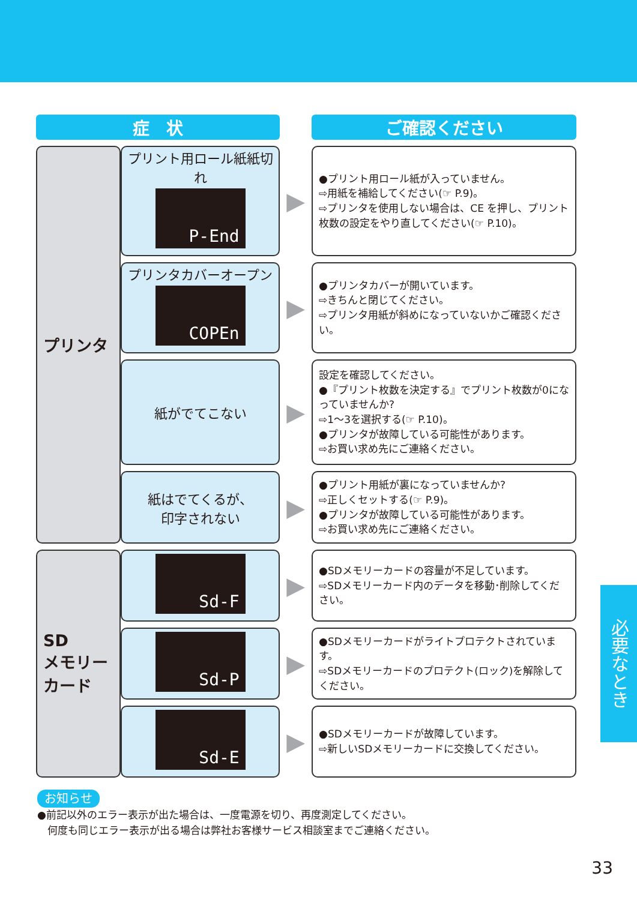| 症 状 | | | ご確認ください |
| プリンタ | プリント用ロール紙紙切れ P-End | ▶ | ●プリント用ロール紙が入っていません。 ⇨用紙を補給してください(☞ P.9)。 ⇨プリンタを使用しない場合は、CE を押し、プリント枚数の設定をやり直してください(☞ P.10)。 |
| | プリンタカバーオープン COPEn | ▶ | ●プリンタカバーが開いています。 ⇨きちんと閉じてください。 ⇨プリンタ用紙が斜めになっていないかご確認ください。 |
| | 紙がでてこない | ▶ | 設定を確認してください。 ●『プリント枚数を決定する』でプリント枚数が0になっていませんか? ⇨1〜3を選択する(☞ P.10)。 ●プリンタが故障している可能性があります。 ⇨お買い求め先にご連絡ください。 |
| | 紙はでてくるが、 印字されない | ▶ | ●プリント用紙が裏になっていませんか? ⇨正しくセットする(☞ P.9)。 ●プリンタが故障している可能性があります。 ⇨お買い求め先にご連絡ください。 |
| SD メモリー カード | Sd-F | ▶ | ●SDメモリーカードの容量が不足しています。 ⇨SDメモリーカード内のデータを移動･削除してください。 |
| | Sd-P | ▶ | ●SDメモリーカードがライトプロテクトされています。 ⇨SDメモリーカードのプロテクト(ロック)を解除してください。 |
| | Sd-E | ▶ | ●SDメモリーカードが故障しています。 ⇨新しいSDメモリーカードに交換してください。 |
お知らせ
●前記以外のエラー表示が出た場合は、一度電源を切り、再度測定してください。
　何度も同じエラー表示が出る場合は弊社お客様サービス相談室までご連絡ください。
必要なとき
33